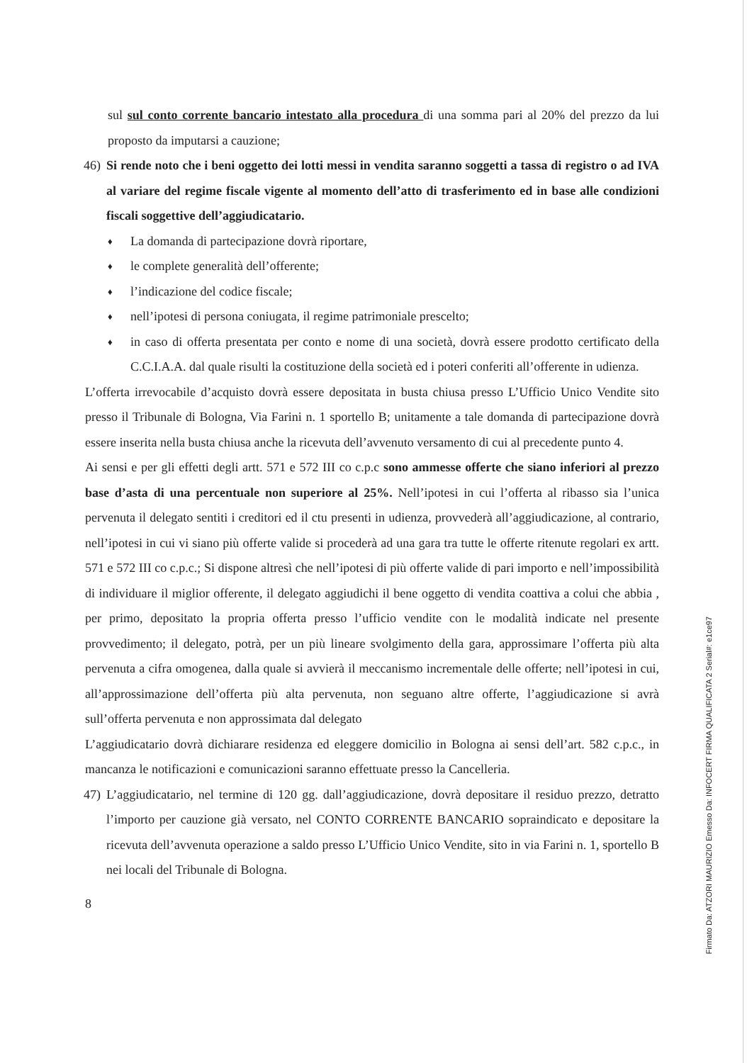sul sul conto corrente bancario intestato alla procedura di una somma pari al 20% del prezzo da lui proposto da imputarsi a cauzione;
46) Si rende noto che i beni oggetto dei lotti messi in vendita saranno soggetti a tassa di registro o ad IVA al variare del regime fiscale vigente al momento dell’atto di trasferimento ed in base alle condizioni fiscali soggettive dell’aggiudicatario.
♦ La domanda di partecipazione dovrà riportare,
♦ le complete generalità dell’offerente;
♦ l’indicazione del codice fiscale;
♦ nell’ipotesi di persona coniugata, il regime patrimoniale prescelto;
♦ in caso di offerta presentata per conto e nome di una società, dovrà essere prodotto certificato della C.C.I.A.A. dal quale risulti la costituzione della società ed i poteri conferiti all’offerente in udienza.
L’offerta irrevocabile d’acquisto dovrà essere depositata in busta chiusa presso L’Ufficio Unico Vendite sito presso il Tribunale di Bologna, Via Farini n. 1 sportello B; unitamente a tale domanda di partecipazione dovrà essere inserita nella busta chiusa anche la ricevuta dell’avvenuto versamento di cui al precedente punto 4.
Ai sensi e per gli effetti degli artt. 571 e 572 III co c.p.c sono ammesse offerte che siano inferiori al prezzo base d’asta di una percentuale non superiore al 25%. Nell’ipotesi in cui l’offerta al ribasso sia l’unica pervenuta il delegato sentiti i creditori ed il ctu presenti in udienza, provvederà all’aggiudicazione, al contrario, nell’ipotesi in cui vi siano più offerte valide si procederà ad una gara tra tutte le offerte ritenute regolari ex artt. 571 e 572 III co c.p.c.; Si dispone altresì che nell’ipotesi di più offerte valide di pari importo e nell’impossibilità di individuare il miglior offerente, il delegato aggiudichi il bene oggetto di vendita coattiva a colui che abbia , per primo, depositato la propria offerta presso l’ufficio vendite con le modalità indicate nel presente provvedimento; il delegato, potrà, per un più lineare svolgimento della gara, approssimare l’offerta più alta pervenuta a cifra omogenea, dalla quale si avvierà il meccanismo incrementale delle offerte; nell’ipotesi in cui, all’approssimazione dell’offerta più alta pervenuta, non seguano altre offerte, l’aggiudicazione si avrà sull’offerta pervenuta e non approssimata dal delegato
L’aggiudicatario dovrà dichiarare residenza ed eleggere domicilio in Bologna ai sensi dell’art. 582 c.p.c., in mancanza le notificazioni e comunicazioni saranno effettuate presso la Cancelleria.
47) L’aggiudicatario, nel termine di 120 gg. dall’aggiudicazione, dovrà depositare il residuo prezzo, detratto l’importo per cauzione già versato, nel CONTO CORRENTE BANCARIO sopraindicato e depositare la ricevuta dell’avvenuta operazione a saldo presso L’Ufficio Unico Vendite, sito in via Farini n. 1, sportello B nei locali del Tribunale di Bologna.
8
Firmato Da: ATZORI MAURIZIO Emesso Da: INFOCERT FIRMA QUALIFICATA 2 Serial#: e1ce97